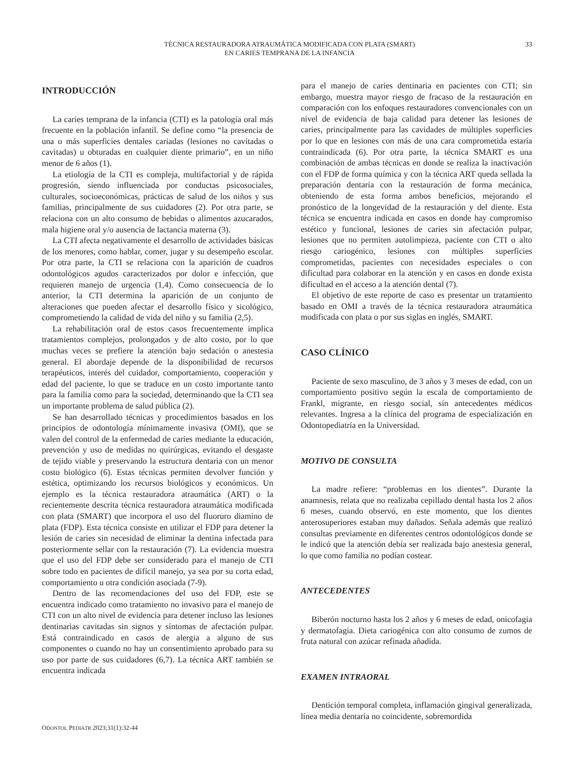TÉCNICA RESTAURADORA ATRAUMÁTICA MODIFICADA CON PLATA (SMART)
EN CARIES TEMPRANA DE LA INFANCIA
33
INTRODUCCIÓN
La caries temprana de la infancia (CTI) es la patología oral más frecuente en la población infantil. Se define como “la presencia de una o más superficies dentales cariadas (lesiones no cavitadas o cavitadas) u obturadas en cualquier diente primario”, en un niño menor de 6 años (1).
La etiología de la CTI es compleja, multifactorial y de rápida progresión, siendo influenciada por conductas psicosociales, culturales, socioeconómicas, prácticas de salud de los niños y sus familias, principalmente de sus cuidadores (2). Por otra parte, se relaciona con un alto consumo de bebidas o alimentos azucarados, mala higiene oral y/o ausencia de lactancia materna (3).
La CTI afecta negativamente el desarrollo de actividades básicas de los menores, como hablar, comer, jugar y su desempeño escolar. Por otra parte, la CTI se relaciona con la aparición de cuadros odontológicos agudos caracterizados por dolor e infección, que requieren manejo de urgencia (1,4). Como consecuencia de lo anterior, la CTI determina la aparición de un conjunto de alteraciones que pueden afectar el desarrollo físico y sicológico, comprometiendo la calidad de vida del niño y su familia (2,5).
La rehabilitación oral de estos casos frecuentemente implica tratamientos complejos, prolongados y de alto costo, por lo que muchas veces se prefiere la atención bajo sedación o anestesia general. El abordaje depende de la disponibilidad de recursos terapéuticos, interés del cuidador, comportamiento, cooperación y edad del paciente, lo que se traduce en un costo importante tanto para la familia como para la sociedad, determinando que la CTI sea un importante problema de salud pública (2).
Se han desarrollado técnicas y procedimientos basados en los principios de odontología mínimamente invasiva (OMI), que se valen del control de la enfermedad de caries mediante la educación, prevención y uso de medidas no quirúrgicas, evitando el desgaste de tejido viable y preservando la estructura dentaria con un menor costo biológico (6). Estas técnicas permiten devolver función y estética, optimizando los recursos biológicos y económicos. Un ejemplo es la técnica restauradora atraumática (ART) o la recientemente descrita técnica restauradora atraumática modificada con plata (SMART) que incorpora el uso del fluoruro diamino de plata (FDP). Esta técnica consiste en utilizar el FDP para detener la lesión de caries sin necesidad de eliminar la dentina infectada para posteriormente sellar con la restauración (7). La evidencia muestra que el uso del FDP debe ser considerado para el manejo de CTI sobre todo en pacientes de difícil manejo, ya sea por su corta edad, comportamiento u otra condición asociada (7-9).
Dentro de las recomendaciones del uso del FDP, este se encuentra indicado como tratamiento no invasivo para el manejo de CTI con un alto nivel de evidencia para detener incluso las lesiones dentinarias cavitadas sin signos y síntomas de afectación pulpar. Está contraindicado en casos de alergia a alguno de sus componentes o cuando no hay un consentimiento aprobado para su uso por parte de sus cuidadores (6,7). La técnica ART también se encuentra indicada
para el manejo de caries dentinaria en pacientes con CTI; sin embargo, muestra mayor riesgo de fracaso de la restauración en comparación con los enfoques restauradores convencionales con un nivel de evidencia de baja calidad para detener las lesiones de caries, principalmente para las cavidades de múltiples superficies por lo que en lesiones con más de una cara comprometida estaría contraindicada (6). Por otra parte, la técnica SMART es una combinación de ambas técnicas en donde se realiza la inactivación con el FDP de forma química y con la técnica ART queda sellada la preparación dentaria con la restauración de forma mecánica, obteniendo de esta forma ambos beneficios, mejorando el pronóstico de la longevidad de la restauración y del diente. Esta técnica se encuentra indicada en casos en donde hay compromiso estético y funcional, lesiones de caries sin afectación pulpar, lesiones que no permiten autolimpieza, paciente con CTI o alto riesgo cariogénico, lesiones con múltiples superficies comprometidas, pacientes con necesidades especiales o con dificultad para colaborar en la atención y en casos en donde exista dificultad en el acceso a la atención dental (7).
El objetivo de este reporte de caso es presentar un tratamiento basado en OMI a través de la técnica restauradora atraumática modificada con plata o por sus siglas en inglés, SMART.
CASO CLÍNICO
Paciente de sexo masculino, de 3 años y 3 meses de edad, con un comportamiento positivo según la escala de comportamiento de Frankl, migrante, en riesgo social, sin antecedentes médicos relevantes. Ingresa a la clínica del programa de especialización en Odontopediatría en la Universidad.
MOTIVO DE CONSULTA
La madre refiere: “problemas en los dientes”. Durante la anamnesis, relata que no realizaba cepillado dental hasta los 2 años 6 meses, cuando observó, en este momento, que los dientes anterosuperiores estaban muy dañados. Señala además que realizó consultas previamente en diferentes centros odontológicos donde se le indicó que la atención debía ser realizada bajo anestesia general, lo que como familia no podían costear.
ANTECEDENTES
Biberón nocturno hasta los 2 años y 6 meses de edad, onicofagia y dermatofagia. Dieta cariogénica con alto consumo de zumos de fruta natural con azúcar refinada añadida.
EXAMEN INTRAORAL
Dentición temporal completa, inflamación gingival generalizada, línea media dentaria no coincidente, sobremordida
ODONTOL PEDIÁTR 2023;31(1):32-44